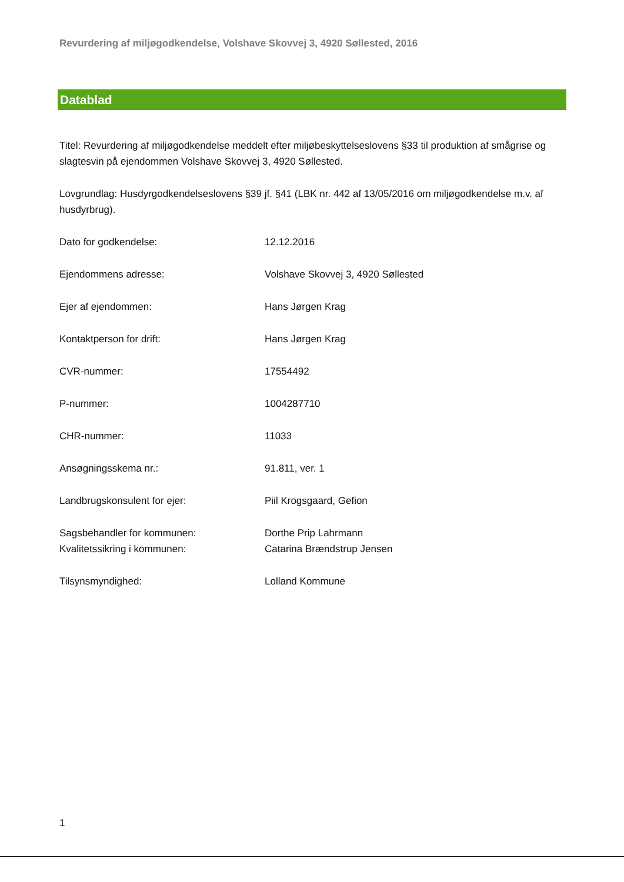Revurdering af miljøgodkendelse, Volshave Skovvej 3, 4920 Søllested, 2016
Datablad
Titel: Revurdering af miljøgodkendelse meddelt efter miljøbeskyttelseslovens §33 til produktion af smågrise og slagtesvin på ejendommen Volshave Skovvej 3, 4920 Søllested.
Lovgrundlag: Husdyrgodkendelseslovens §39 jf. §41 (LBK nr. 442 af 13/05/2016 om miljøgodkendelse m.v. af husdyrbrug).
| Dato for godkendelse: | 12.12.2016 |
| Ejendommens adresse: | Volshave Skovvej 3, 4920 Søllested |
| Ejer af ejendommen: | Hans Jørgen Krag |
| Kontaktperson for drift: | Hans Jørgen Krag |
| CVR-nummer: | 17554492 |
| P-nummer: | 1004287710 |
| CHR-nummer: | 11033 |
| Ansøgningsskema nr.: | 91.811, ver. 1 |
| Landbrugskonsulent for ejer: | Piil Krogsgaard, Gefion |
| Sagsbehandler for kommunen: | Dorthe Prip Lahrmann |
| Kvalitetssikring i kommunen: | Catarina Brændstrup Jensen |
| Tilsynsmyndighed: | Lolland Kommune |
1